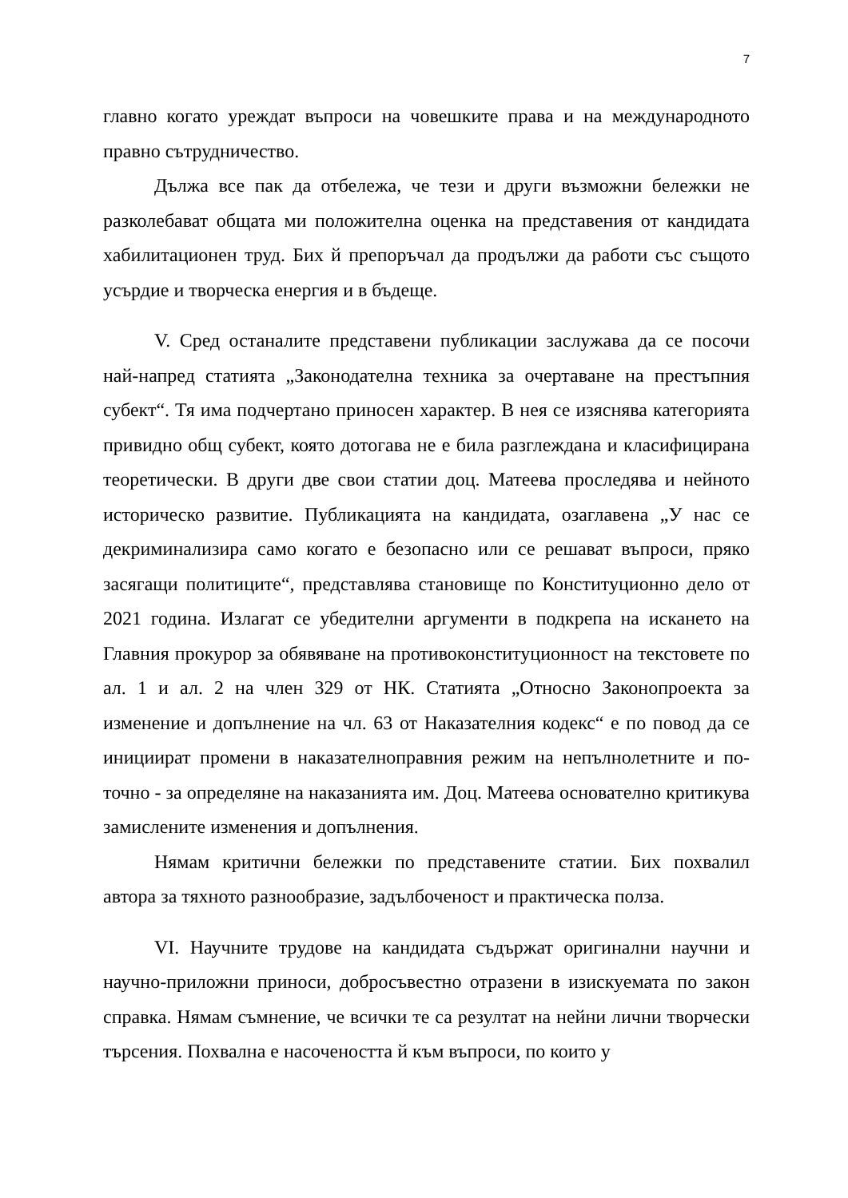7
главно когато уреждат въпроси на човешките права и на международното правно сътрудничество.
Дължа все пак да отбележа, че тези и други възможни бележки не разколебават общата ми положителна оценка на представения от кандидата хабилитационен труд. Бих й препоръчал да продължи да работи със същото усърдие и творческа енергия и в бъдеще.
V. Сред останалите представени публикации заслужава да се посочи най-напред статията „Законодателна техника за очертаване на престъпния субект“. Тя има подчертано приносен характер. В нея се изяснява категорията привидно общ субект, която дотогава не е била разглеждана и класифицирана теоретически. В други две свои статии доц. Матеева проследява и нейното историческо развитие. Публикацията на кандидата, озаглавена „У нас се декриминализира само когато е безопасно или се решават въпроси, пряко засягащи политиците“, представлява становище по Конституционно дело от 2021 година. Излагат се убедителни аргументи в подкрепа на искането на Главния прокурор за обявяване на противоконституционност на текстовете по ал. 1 и ал. 2 на член 329 от НК. Статията „Относно Законопроекта за изменение и допълнение на чл. 63 от Наказателния кодекс“ е по повод да се инициират промени в наказателноправния режим на непълнолетните и по-точно - за определяне на наказанията им. Доц. Матеева основателно критикува замислените изменения и допълнения.
Нямам критични бележки по представените статии. Бих похвалил автора за тяхното разнообразие, задълбоченост и практическа полза.
VI. Научните трудове на кандидата съдържат оригинални научни и научно-приложни приноси, добросъвестно отразени в изискуемата по закон справка. Нямам съмнение, че всички те са резултат на нейни лични творчески търсения. Похвална е насочеността й към въпроси, по които у